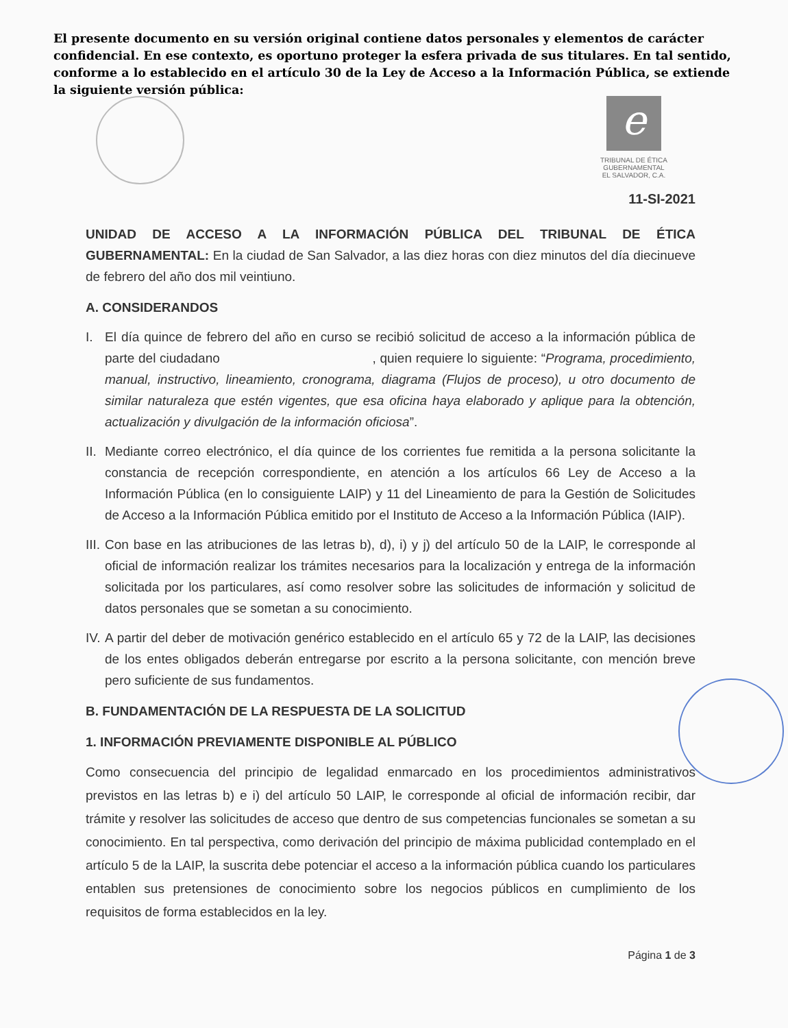El presente documento en su versión original contiene datos personales y elementos de carácter confidencial. En ese contexto, es oportuno proteger la esfera privada de sus titulares. En tal sentido, conforme a lo establecido en el artículo 30 de la Ley de Acceso a la Información Pública, se extiende la siguiente versión pública:
e
TRIBUNAL DE ÉTICA
GUBERNAMENTAL
EL SALVADOR, C.A.
11-SI-2021
UNIDAD DE ACCESO A LA INFORMACIÓN PÚBLICA DEL TRIBUNAL DE ÉTICA GUBERNAMENTAL: En la ciudad de San Salvador, a las diez horas con diez minutos del día diecinueve de febrero del año dos mil veintiuno.
A. CONSIDERANDOS
I. El día quince de febrero del año en curso se recibió solicitud de acceso a la información pública de parte del ciudadano , quien requiere lo siguiente: “Programa, procedimiento, manual, instructivo, lineamiento, cronograma, diagrama (Flujos de proceso), u otro documento de similar naturaleza que estén vigentes, que esa oficina haya elaborado y aplique para la obtención, actualización y divulgación de la información oficiosa”.
II. Mediante correo electrónico, el día quince de los corrientes fue remitida a la persona solicitante la constancia de recepción correspondiente, en atención a los artículos 66 Ley de Acceso a la Información Pública (en lo consiguiente LAIP) y 11 del Lineamiento de para la Gestión de Solicitudes de Acceso a la Información Pública emitido por el Instituto de Acceso a la Información Pública (IAIP).
III. Con base en las atribuciones de las letras b), d), i) y j) del artículo 50 de la LAIP, le corresponde al oficial de información realizar los trámites necesarios para la localización y entrega de la información solicitada por los particulares, así como resolver sobre las solicitudes de información y solicitud de datos personales que se sometan a su conocimiento.
IV. A partir del deber de motivación genérico establecido en el artículo 65 y 72 de la LAIP, las decisiones de los entes obligados deberán entregarse por escrito a la persona solicitante, con mención breve pero suficiente de sus fundamentos.
B. FUNDAMENTACIÓN DE LA RESPUESTA DE LA SOLICITUD
1. INFORMACIÓN PREVIAMENTE DISPONIBLE AL PÚBLICO
Como consecuencia del principio de legalidad enmarcado en los procedimientos administrativos previstos en las letras b) e i) del artículo 50 LAIP, le corresponde al oficial de información recibir, dar trámite y resolver las solicitudes de acceso que dentro de sus competencias funcionales se sometan a su conocimiento. En tal perspectiva, como derivación del principio de máxima publicidad contemplado en el artículo 5 de la LAIP, la suscrita debe potenciar el acceso a la información pública cuando los particulares entablen sus pretensiones de conocimiento sobre los negocios públicos en cumplimiento de los requisitos de forma establecidos en la ley.
Página 1 de 3